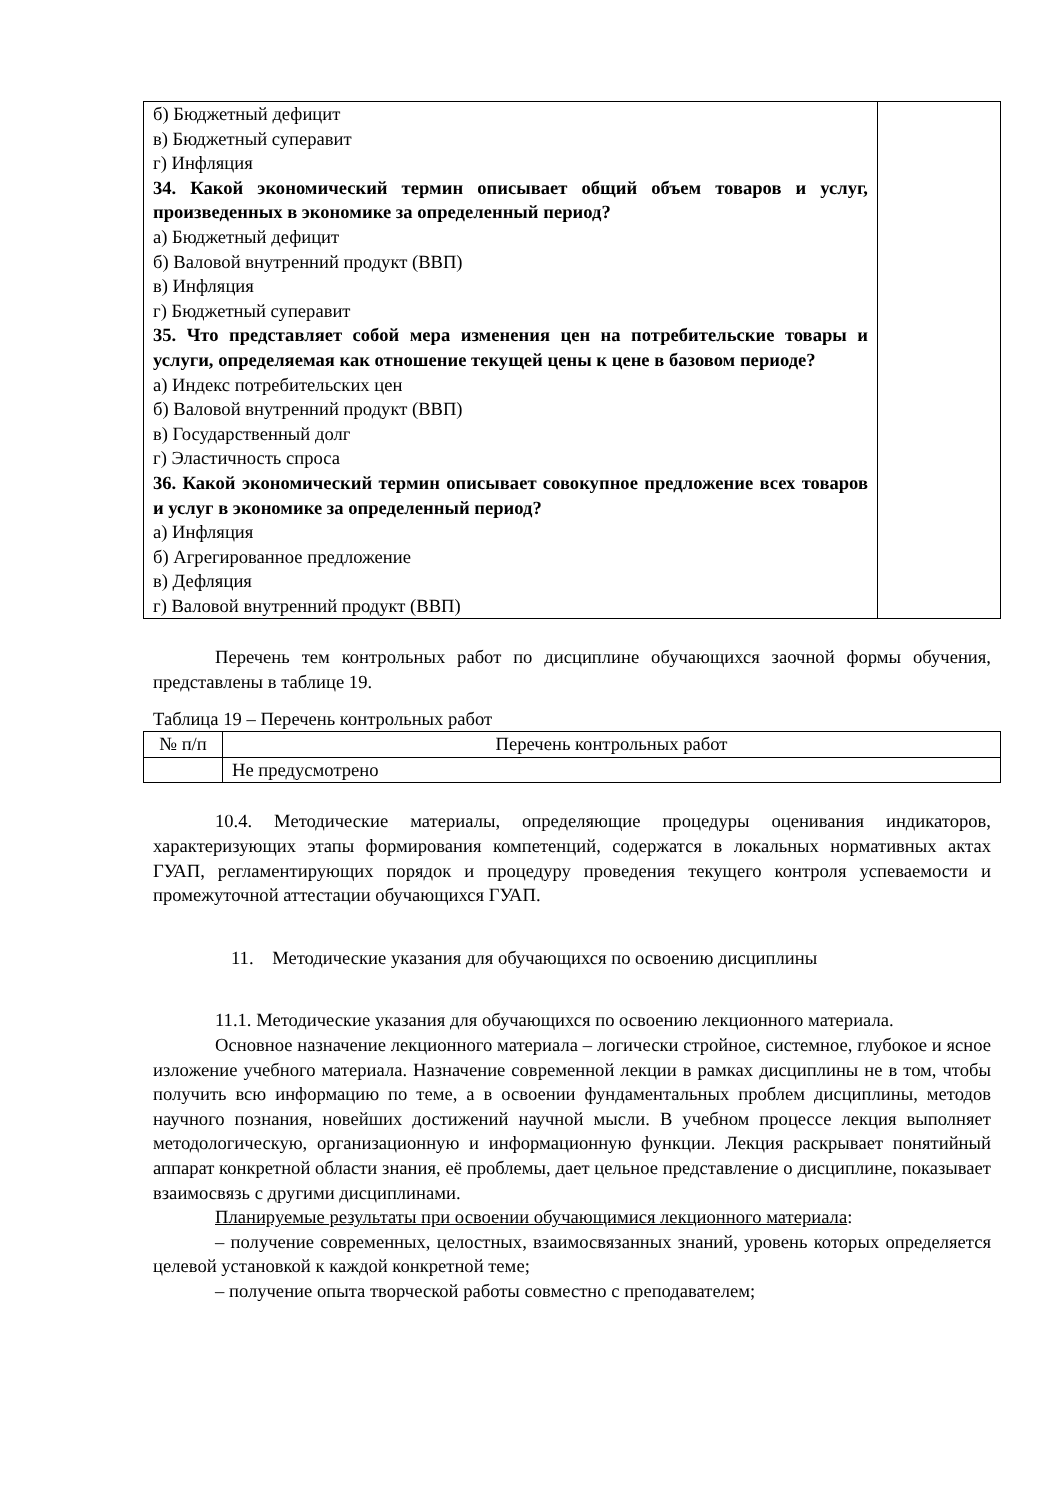| б) Бюджетный дефицит в) Бюджетный суперавит г) Инфляция 34. Какой экономический термин описывает общий объем товаров и услуг, произведенных в экономике за определенный период? а) Бюджетный дефицит б) Валовой внутренний продукт (ВВП) в) Инфляция г) Бюджетный суперавит 35. Что представляет собой мера изменения цен на потребительские товары и услуги, определяемая как отношение текущей цены к цене в базовом периоде? а) Индекс потребительских цен б) Валовой внутренний продукт (ВВП) в) Государственный долг г) Эластичность спроса 36. Какой экономический термин описывает совокупное предложение всех товаров и услуг в экономике за определенный период? а) Инфляция б) Агрегированное предложение в) Дефляция г) Валовой внутренний продукт (ВВП) | |
Перечень тем контрольных работ по дисциплине обучающихся заочной формы обучения, представлены в таблице 19.
Таблица 19 – Перечень контрольных работ
| № п/п | Перечень контрольных работ |
| --- | --- |
| | Не предусмотрено |
10.4. Методические материалы, определяющие процедуры оценивания индикаторов, характеризующих этапы формирования компетенций, содержатся в локальных нормативных актах ГУАП, регламентирующих порядок и процедуру проведения текущего контроля успеваемости и промежуточной аттестации обучающихся ГУАП.
11. Методические указания для обучающихся по освоению дисциплины
11.1. Методические указания для обучающихся по освоению лекционного материала.
Основное назначение лекционного материала – логически стройное, системное, глубокое и ясное изложение учебного материала. Назначение современной лекции в рамках дисциплины не в том, чтобы получить всю информацию по теме, а в освоении фундаментальных проблем дисциплины, методов научного познания, новейших достижений научной мысли. В учебном процессе лекция выполняет методологическую, организационную и информационную функции. Лекция раскрывает понятийный аппарат конкретной области знания, её проблемы, дает цельное представление о дисциплине, показывает взаимосвязь с другими дисциплинами.
Планируемые результаты при освоении обучающимися лекционного материала:
– получение современных, целостных, взаимосвязанных знаний, уровень которых определяется целевой установкой к каждой конкретной теме;
– получение опыта творческой работы совместно с преподавателем;